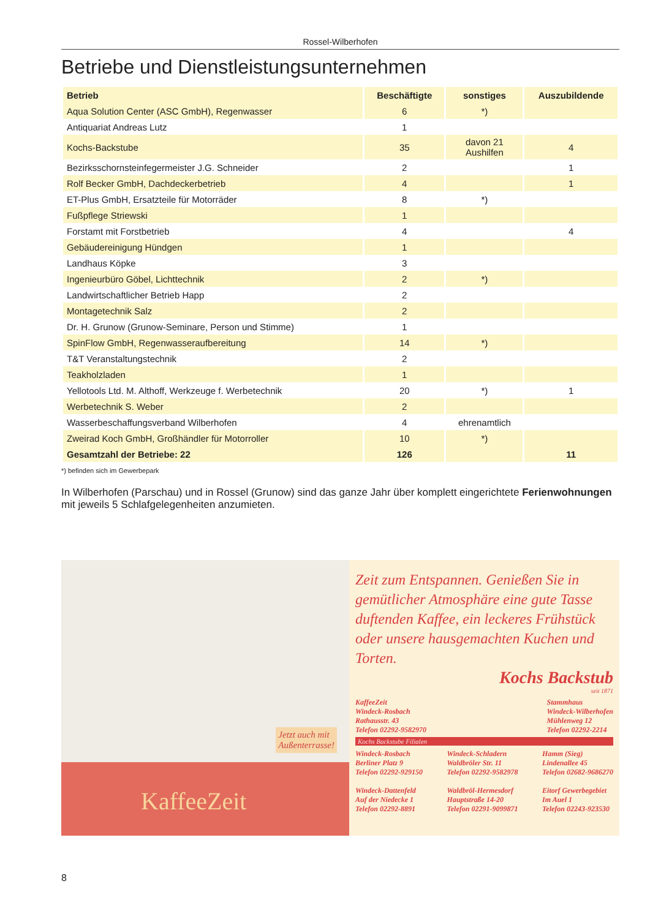Rossel-Wilberhofen
Betriebe und Dienstleistungsunternehmen
| Betrieb | Beschäftigte | sonstiges | Auszubildende |
| --- | --- | --- | --- |
| Aqua Solution Center (ASC GmbH), Regenwasser | 6 | *) | |
| Antiquariat Andreas Lutz | 1 | | |
| Kochs-Backstube | 35 | davon 21 Aushilfen | 4 |
| Bezirksschornsteinfegermeister J.G. Schneider | 2 | | 1 |
| Rolf Becker GmbH, Dachdeckerbetrieb | 4 | | 1 |
| ET-Plus GmbH, Ersatzteile für Motorräder | 8 | *) | |
| Fußpflege Striewski | 1 | | |
| Forstamt mit Forstbetrieb | 4 | | 4 |
| Gebäudereinigung Hündgen | 1 | | |
| Landhaus Köpke | 3 | | |
| Ingenieurbüro Göbel, Lichttechnik | 2 | *) | |
| Landwirtschaftlicher Betrieb Happ | 2 | | |
| Montagetechnik Salz | 2 | | |
| Dr. H. Grunow (Grunow-Seminare, Person und Stimme) | 1 | | |
| SpinFlow GmbH, Regenwasseraufbereitung | 14 | *) | |
| T&T Veranstaltungstechnik | 2 | | |
| Teakholzladen | 1 | | |
| Yellotools Ltd. M. Althoff, Werkzeuge f. Werbetechnik | 20 | *) | 1 |
| Werbetechnik S. Weber | 2 | | |
| Wasserbeschaffungsverband Wilberhofen | 4 | ehrenamtlich | |
| Zweirad Koch GmbH, Großhändler für Motorroller | 10 | *) | |
| Gesamtzahl der Betriebe: 22 | 126 | | 11 |
*) befinden sich im Gewerbepark
In Wilberhofen (Parschau) und in Rossel (Grunow) sind das ganze Jahr über komplett eingerichtete Ferienwohnungen mit jeweils 5 Schlafgelegenheiten anzumieten.
Jetzt auch mit
Außenterrasse!
KaffeeZeit
Zeit zum Entspannen. Genießen Sie in gemütlicher Atmosphäre eine gute Tasse duftenden Kaffee, ein leckeres Frühstück oder unsere hausgemachten Kuchen und Torten.
Kochs Backstub
seit 1871
KaffeeZeit
Windeck-Rosbach
Rathausstr. 43
Telefon 02292-9582970
Stammhaus
Windeck-Wilberhofen
Mühlenweg 12
Telefon 02292-2214
Kochs Backstube Filialen
Windeck-Rosbach
Berliner Platz 9
Telefon 02292-929150
Windeck-Dattenfeld
Auf der Niedecke 1
Telefon 02292-8891
Windeck-Schladern
Waldbröler Str. 11
Telefon 02292-9582978
Waldbröl-Hermesdorf
Hauptstraße 14-20
Telefon 02291-9099871
Hamm (Sieg)
Lindenallee 45
Telefon 02682-9686270
Eitorf Gewerbegebiet
Im Auel 1
Telefon 02243-923530
8